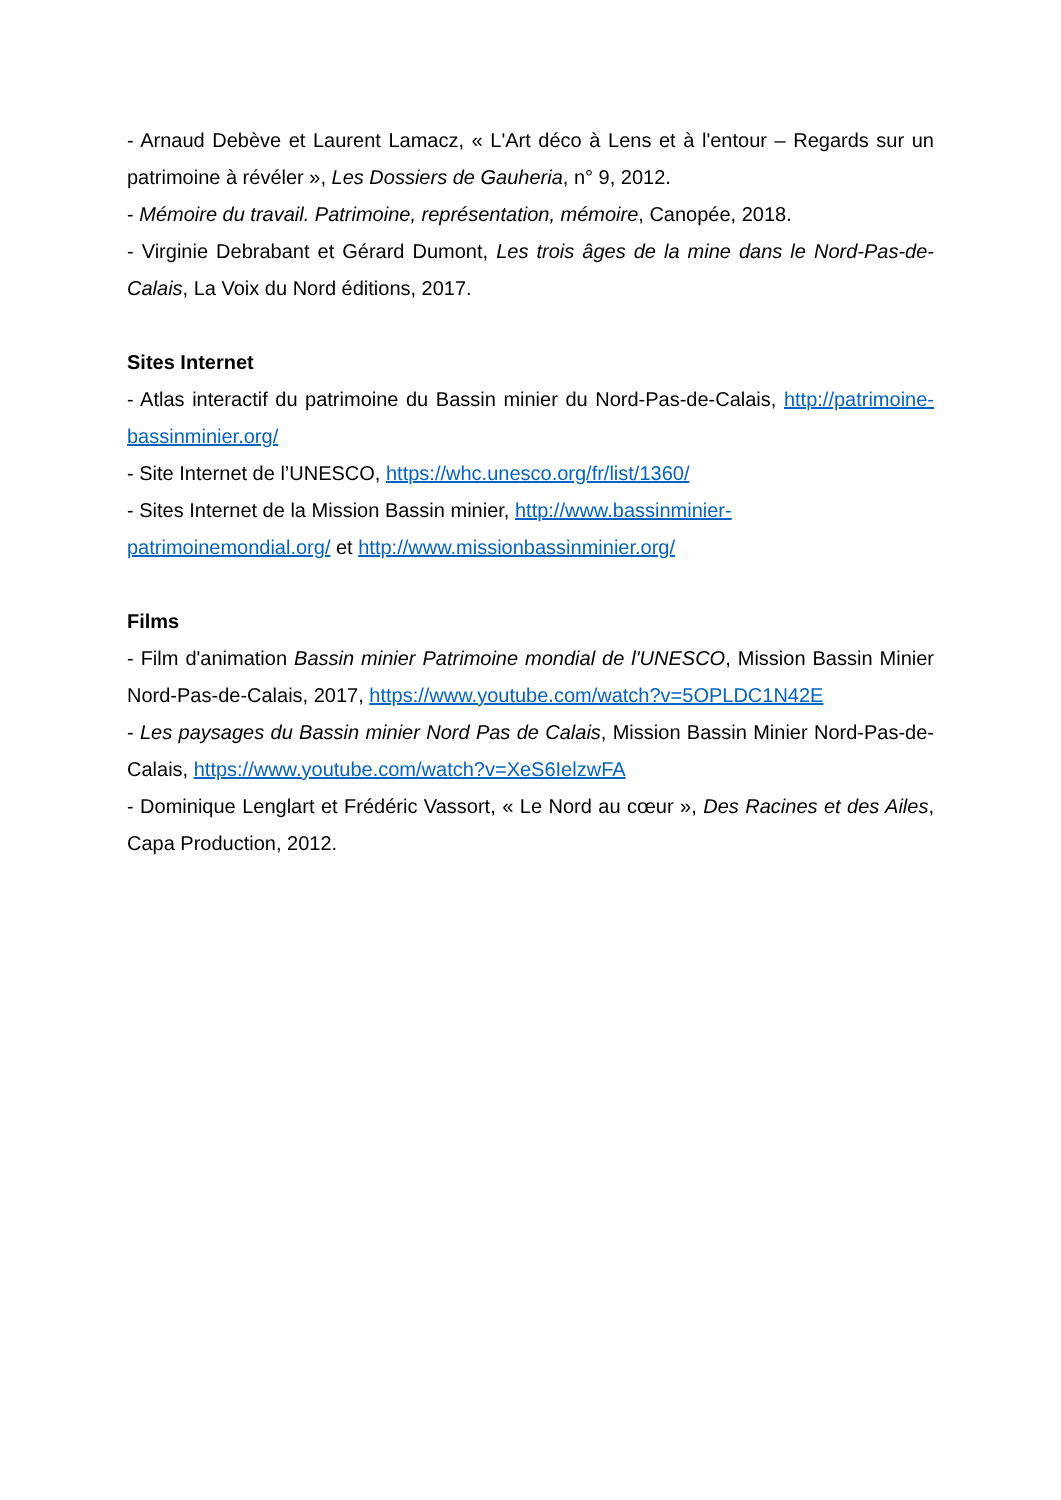- Arnaud Debève et Laurent Lamacz, « L'Art déco à Lens et à l'entour – Regards sur un patrimoine à révéler », Les Dossiers de Gauheria, n° 9, 2012.
- Mémoire du travail. Patrimoine, représentation, mémoire, Canopée, 2018.
- Virginie Debrabant et Gérard Dumont, Les trois âges de la mine dans le Nord-Pas-de-Calais, La Voix du Nord éditions, 2017.
Sites Internet
- Atlas interactif du patrimoine du Bassin minier du Nord-Pas-de-Calais, http://patrimoine-bassinminier.org/
- Site Internet de l’UNESCO, https://whc.unesco.org/fr/list/1360/
- Sites Internet de la Mission Bassin minier, http://www.bassinminier-patrimoinemondial.org/ et http://www.missionbassinminier.org/
Films
- Film d'animation Bassin minier Patrimoine mondial de l'UNESCO, Mission Bassin Minier Nord-Pas-de-Calais, 2017, https://www.youtube.com/watch?v=5OPLDC1N42E
- Les paysages du Bassin minier Nord Pas de Calais, Mission Bassin Minier Nord-Pas-de-Calais, https://www.youtube.com/watch?v=XeS6IelzwFA
- Dominique Lenglart et Frédéric Vassort, « Le Nord au cœur », Des Racines et des Ailes, Capa Production, 2012.